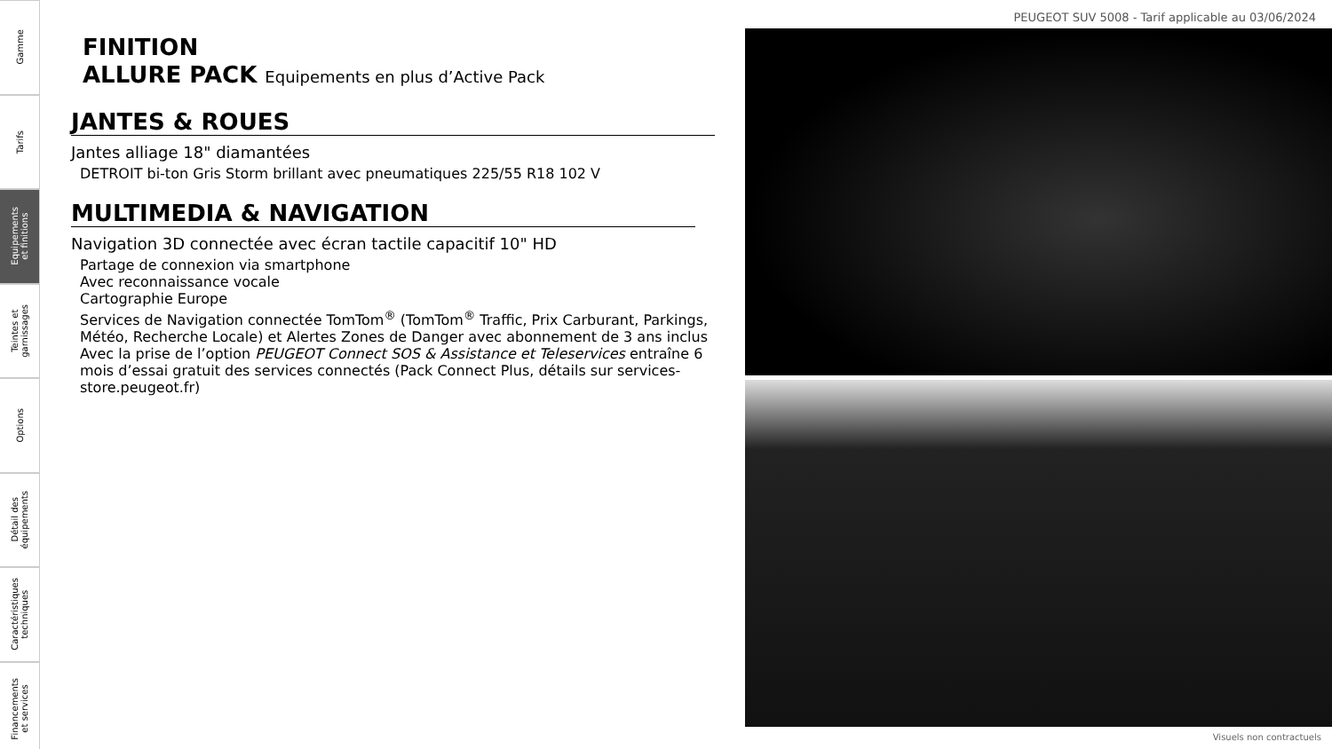Gamme
Tarifs
Equipements
et finitions
Teintes et
garnissages
Options
Détail des
équipements
Caractéristiques
techniques
Financements
et services
PEUGEOT SUV 5008 - Tarif applicable au 03/06/2024
FINITION
ALLURE PACK Equipements en plus d’Active Pack
JANTES & ROUES
Jantes alliage 18" diamantées
DETROIT bi-ton Gris Storm brillant avec pneumatiques 225/55 R18 102 V
MULTIMEDIA & NAVIGATION
Navigation 3D connectée avec écran tactile capacitif 10" HD
Partage de connexion via smartphone
Avec reconnaissance vocale
Cartographie Europe
Services de Navigation connectée TomTom<sup>®</sup> (TomTom<sup>®</sup> Traffic, Prix Carburant, Parkings, Météo, Recherche Locale) et Alertes Zones de Danger avec abonnement de 3 ans inclus
Avec la prise de l’option PEUGEOT Connect SOS & Assistance et Teleservices entraîne 6 mois d’essai gratuit des services connectés (Pack Connect Plus, détails sur services-store.peugeot.fr)
Visuels non contractuels